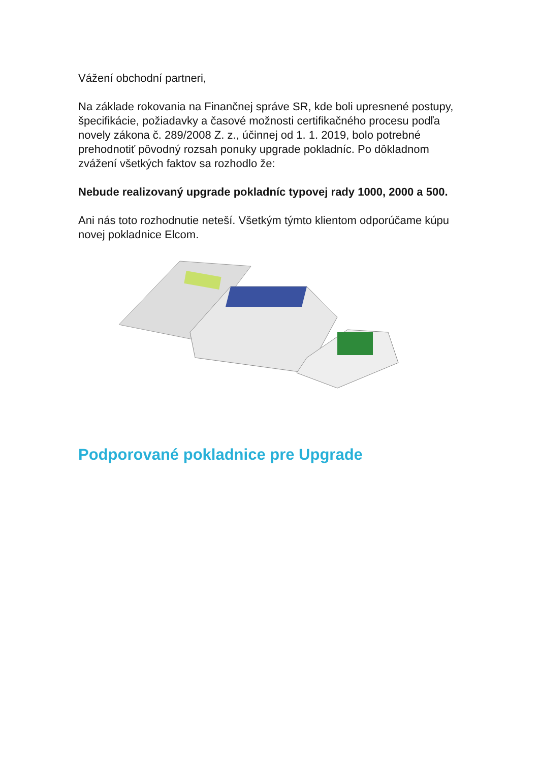Vážení obchodní partneri,
Na základe rokovania na Finančnej správe SR, kde boli upresnené postupy, špecifikácie, požiadavky a časové možnosti certifikačného procesu podľa novely zákona č. 289/2008 Z. z., účinnej od 1. 1. 2019, bolo potrebné prehodnotiť pôvodný rozsah ponuky upgrade pokladníc. Po dôkladnom zvážení všetkých faktov sa rozhodlo že:
Nebude realizovaný upgrade pokladníc typovej rady 1000, 2000 a 500.
Ani nás toto rozhodnutie neteší. Všetkým týmto klientom odporúčame kúpu novej pokladnice Elcom.
Podporované pokladnice pre Upgrade